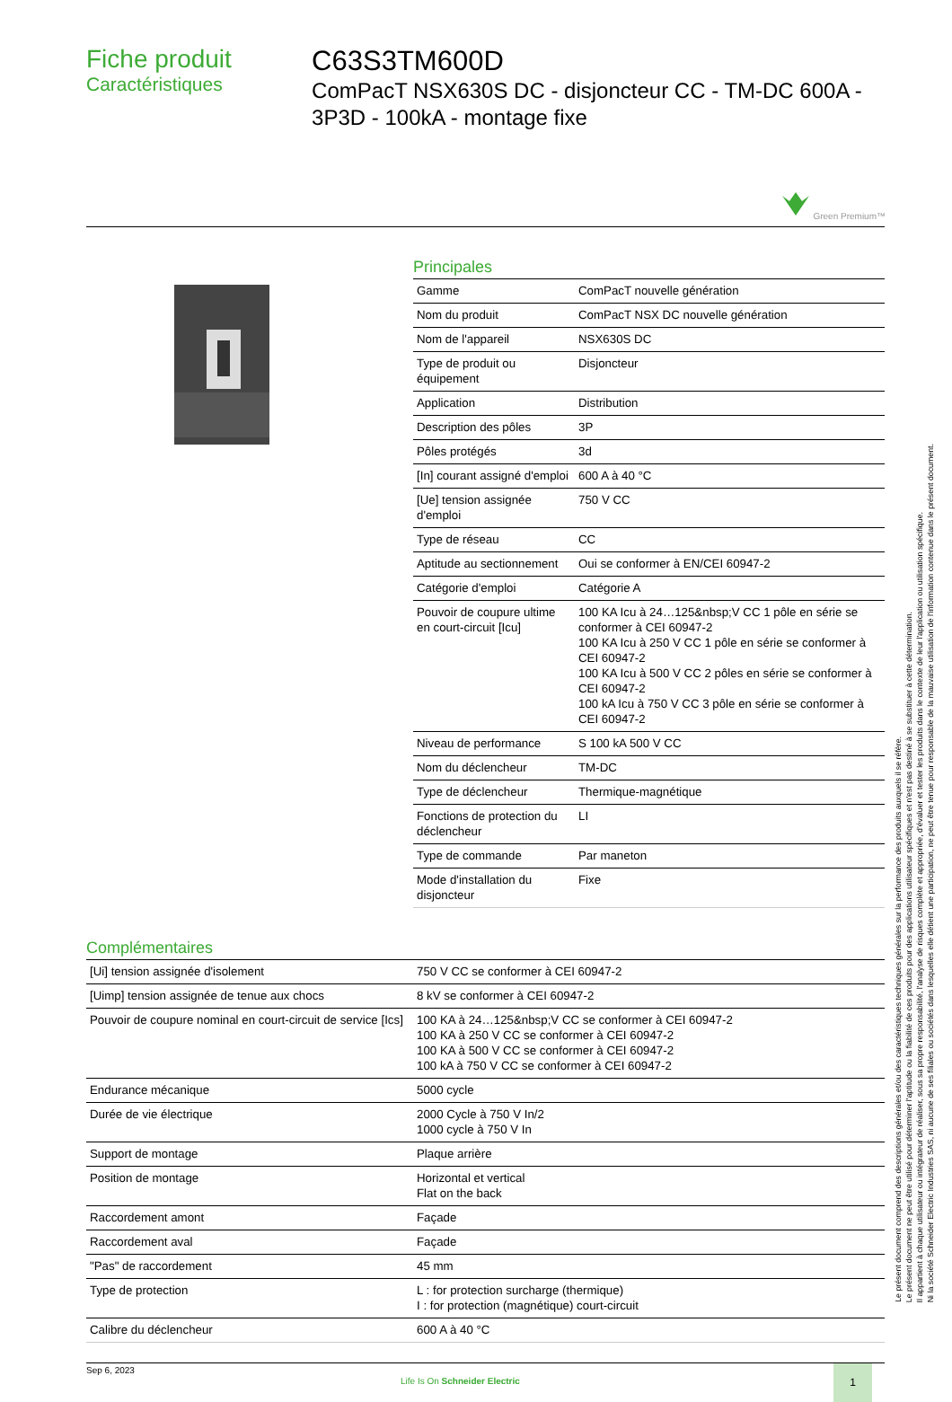Fiche produit
Caractéristiques
C63S3TM600D
ComPacT NSX630S DC - disjoncteur CC - TM-DC 600A - 3P3D - 100kA - montage fixe
Green Premium™
Principales
| Gamme | ComPacT nouvelle génération |
| Nom du produit | ComPacT NSX DC nouvelle génération |
| Nom de l'appareil | NSX630S DC |
| Type de produit ou équipement | Disjoncteur |
| Application | Distribution |
| Description des pôles | 3P |
| Pôles protégés | 3d |
| [In] courant assigné d'emploi | 600 A à 40 °C |
| [Ue] tension assignée d'emploi | 750 V CC |
| Type de réseau | CC |
| Aptitude au sectionnement | Oui se conformer à EN/CEI 60947-2 |
| Catégorie d'emploi | Catégorie A |
| Pouvoir de coupure ultime en court-circuit [Icu] | 100 KA Icu à 24…125&nbsp;V CC 1 pôle en série se conformer à CEI 60947-2 100 KA Icu à 250 V CC 1 pôle en série se conformer à CEI 60947-2 100 KA Icu à 500 V CC 2 pôles en série se conformer à CEI 60947-2 100 kA Icu à 750 V CC 3 pôle en série se conformer à CEI 60947-2 |
| Niveau de performance | S 100 kA 500 V CC |
| Nom du déclencheur | TM-DC |
| Type de déclencheur | Thermique-magnétique |
| Fonctions de protection du déclencheur | LI |
| Type de commande | Par maneton |
| Mode d'installation du disjoncteur | Fixe |
Complémentaires
| [Ui] tension assignée d'isolement | 750 V CC se conformer à CEI 60947-2 |
| [Uimp] tension assignée de tenue aux chocs | 8 kV se conformer à CEI 60947-2 |
| Pouvoir de coupure nominal en court-circuit de service [Ics] | 100 KA à 24…125&nbsp;V CC se conformer à CEI 60947-2 100 KA à 250 V CC se conformer à CEI 60947-2 100 KA à 500 V CC se conformer à CEI 60947-2 100 kA à 750 V CC se conformer à CEI 60947-2 |
| Endurance mécanique | 5000 cycle |
| Durée de vie électrique | 2000 Cycle à 750 V In/2 1000 cycle à 750 V In |
| Support de montage | Plaque arrière |
| Position de montage | Horizontal et vertical Flat on the back |
| Raccordement amont | Façade |
| Raccordement aval | Façade |
| "Pas" de raccordement | 45 mm |
| Type de protection | L : for protection surcharge (thermique) I : for protection (magnétique) court-circuit |
| Calibre du déclencheur | 600 A à 40 °C |
Sep 6, 2023
Life Is On Schneider Electric
1
Le présent document comprend des descriptions générales et/ou des caractéristiques techniques générales sur la performance des produits auxquels il se réfère.
Le présent document ne peut être utilisé pour déterminer l'aptitude ou la fiabilité de ces produits pour des applications utilisateur spécifiques et n'est pas destiné à se substituer à cette détermination.
Il appartient à chaque utilisateur ou intégrateur de réaliser, sous sa propre responsabilité, l'analyse de risques complète et appropriée, d'évaluer et tester les produits dans le contexte de leur l'application ou utilisation spécifique.
Ni la société Schneider Electric Industries SAS, ni aucune de ses filiales ou sociétés dans lesquelles elle détient une participation, ne peut être tenue pour responsable de la mauvaise utilisation de l'information contenue dans le présent document.